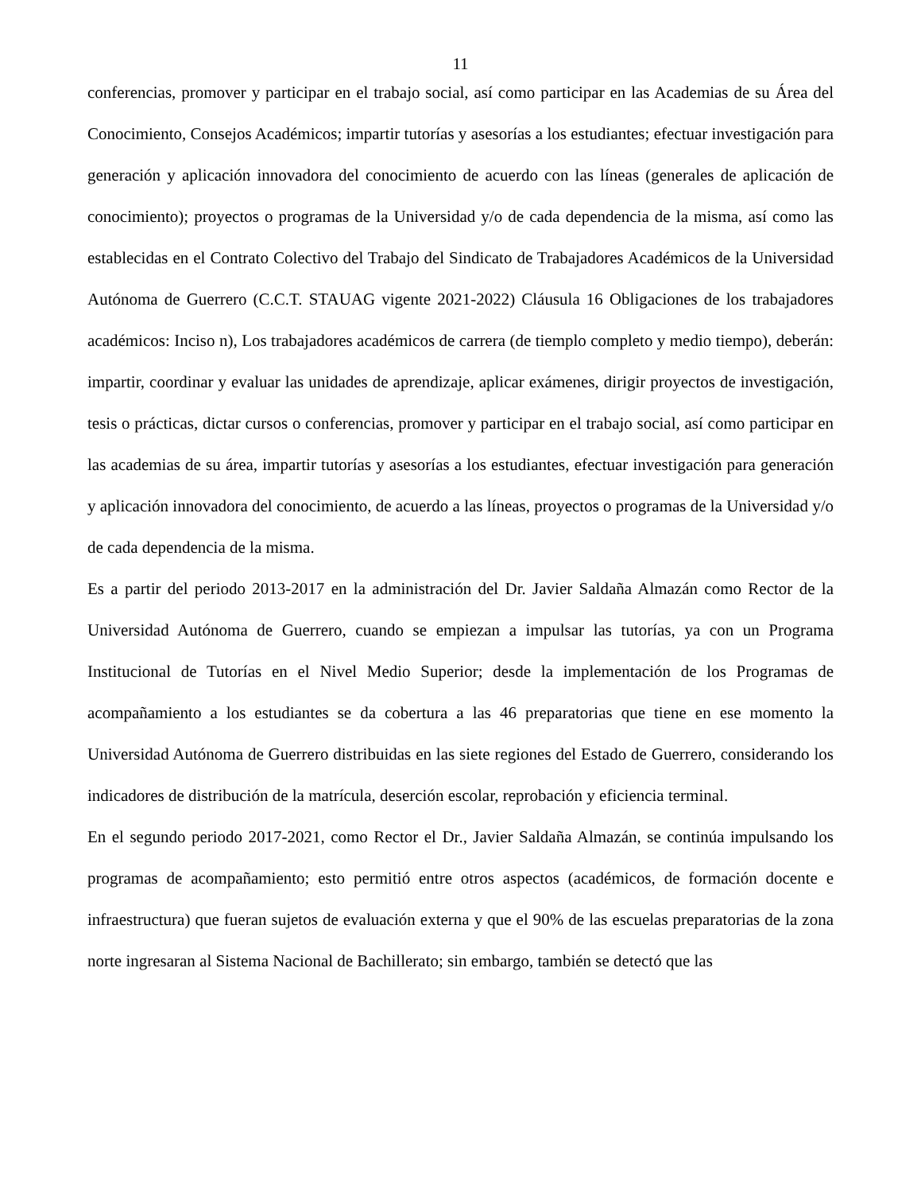11
conferencias, promover y participar en el trabajo social, así como participar en las Academias de su Área del Conocimiento, Consejos Académicos; impartir tutorías y asesorías a los estudiantes; efectuar investigación para generación y aplicación innovadora del conocimiento de acuerdo con las líneas (generales de aplicación de conocimiento); proyectos o programas de la Universidad y/o de cada dependencia de la misma, así como las establecidas en el Contrato Colectivo del Trabajo del Sindicato de Trabajadores Académicos de la Universidad Autónoma de Guerrero (C.C.T. STAUAG vigente 2021-2022) Cláusula 16 Obligaciones de los trabajadores académicos: Inciso n), Los trabajadores académicos de carrera (de tiemplo completo y medio tiempo), deberán: impartir, coordinar y evaluar las unidades de aprendizaje, aplicar exámenes, dirigir proyectos de investigación, tesis o prácticas, dictar cursos o conferencias, promover y participar en el trabajo social, así como participar en las academias de su área, impartir tutorías y asesorías a los estudiantes, efectuar investigación para generación y aplicación innovadora del conocimiento, de acuerdo a las líneas, proyectos o programas de la Universidad y/o de cada dependencia de la misma.
Es a partir del periodo 2013-2017 en la administración del Dr. Javier Saldaña Almazán como Rector de la Universidad Autónoma de Guerrero, cuando se empiezan a impulsar las tutorías, ya con un Programa Institucional de Tutorías en el Nivel Medio Superior; desde la implementación de los Programas de acompañamiento a los estudiantes se da cobertura a las 46 preparatorias que tiene en ese momento la Universidad Autónoma de Guerrero distribuidas en las siete regiones del Estado de Guerrero, considerando los indicadores de distribución de la matrícula, deserción escolar, reprobación y eficiencia terminal.
En el segundo periodo 2017-2021, como Rector el Dr., Javier Saldaña Almazán, se continúa impulsando los programas de acompañamiento; esto permitió entre otros aspectos (académicos, de formación docente e infraestructura) que fueran sujetos de evaluación externa y que el 90% de las escuelas preparatorias de la zona norte ingresaran al Sistema Nacional de Bachillerato; sin embargo, también se detectó que las